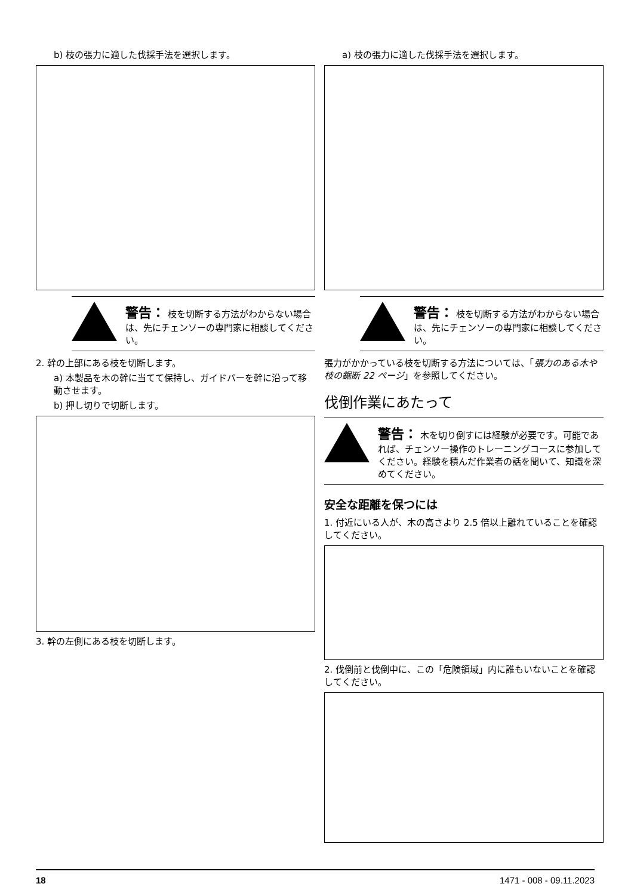b) 枝の張力に適した伐採手法を選択します。
警告： 枝を切断する方法がわからない場合は、先にチェンソーの専門家に相談してください。
2. 幹の上部にある枝を切断します。
a) 本製品を木の幹に当てて保持し、ガイドバーを幹に沿って移動させます。
b) 押し切りで切断します。
3. 幹の左側にある枝を切断します。
a) 枝の張力に適した伐採手法を選択します。
警告： 枝を切断する方法がわからない場合は、先にチェンソーの専門家に相談してください。
張力がかかっている枝を切断する方法については、「張力のある木や枝の鋸断 22 ページ」を参照してください。
伐倒作業にあたって
警告： 木を切り倒すには経験が必要です。可能であれば、チェンソー操作のトレーニングコースに参加してください。経験を積んだ作業者の話を聞いて、知識を深めてください。
安全な距離を保つには
1. 付近にいる人が、木の高さより 2.5 倍以上離れていることを確認してください。
2. 伐倒前と伐倒中に、この「危険領域」内に誰もいないことを確認してください。
18 1471 - 008 - 09.11.2023